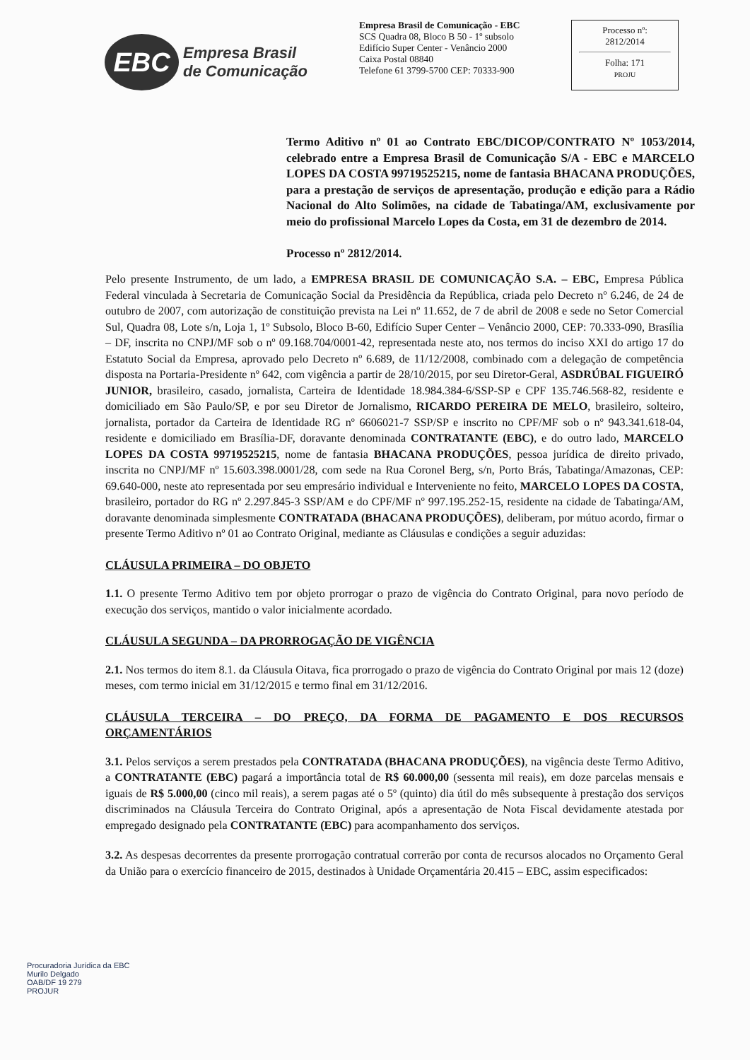EBC
Empresa Brasil
de Comunicação
Empresa Brasil de Comunicação - EBC
SCS Quadra 08, Bloco B 50 - 1º subsolo
Edifício Super Center - Venâncio 2000
Caixa Postal 08840
Telefone 61 3799-5700 CEP: 70333-900
Processo nº:
2812/2014
Folha: 171
PROJU
Termo Aditivo nº 01 ao Contrato EBC/DICOP/CONTRATO Nº 1053/2014, celebrado entre a Empresa Brasil de Comunicação S/A - EBC e MARCELO LOPES DA COSTA 99719525215, nome de fantasia BHACANA PRODUÇÕES, para a prestação de serviços de apresentação, produção e edição para a Rádio Nacional do Alto Solimões, na cidade de Tabatinga/AM, exclusivamente por meio do profissional Marcelo Lopes da Costa, em 31 de dezembro de 2014.
Processo nº 2812/2014.
Pelo presente Instrumento, de um lado, a EMPRESA BRASIL DE COMUNICAÇÃO S.A. – EBC, Empresa Pública Federal vinculada à Secretaria de Comunicação Social da Presidência da República, criada pelo Decreto nº 6.246, de 24 de outubro de 2007, com autorização de constituição prevista na Lei nº 11.652, de 7 de abril de 2008 e sede no Setor Comercial Sul, Quadra 08, Lote s/n, Loja 1, 1º Subsolo, Bloco B-60, Edifício Super Center – Venâncio 2000, CEP: 70.333-090, Brasília – DF, inscrita no CNPJ/MF sob o nº 09.168.704/0001-42, representada neste ato, nos termos do inciso XXI do artigo 17 do Estatuto Social da Empresa, aprovado pelo Decreto nº 6.689, de 11/12/2008, combinado com a delegação de competência disposta na Portaria-Presidente nº 642, com vigência a partir de 28/10/2015, por seu Diretor-Geral, ASDRÚBAL FIGUEIRÓ JUNIOR, brasileiro, casado, jornalista, Carteira de Identidade 18.984.384-6/SSP-SP e CPF 135.746.568-82, residente e domiciliado em São Paulo/SP, e por seu Diretor de Jornalismo, RICARDO PEREIRA DE MELO, brasileiro, solteiro, jornalista, portador da Carteira de Identidade RG nº 6606021-7 SSP/SP e inscrito no CPF/MF sob o nº 943.341.618-04, residente e domiciliado em Brasília-DF, doravante denominada CONTRATANTE (EBC), e do outro lado, MARCELO LOPES DA COSTA 99719525215, nome de fantasia BHACANA PRODUÇÕES, pessoa jurídica de direito privado, inscrita no CNPJ/MF nº 15.603.398.0001/28, com sede na Rua Coronel Berg, s/n, Porto Brás, Tabatinga/Amazonas, CEP: 69.640-000, neste ato representada por seu empresário individual e Interveniente no feito, MARCELO LOPES DA COSTA, brasileiro, portador do RG nº 2.297.845-3 SSP/AM e do CPF/MF nº 997.195.252-15, residente na cidade de Tabatinga/AM, doravante denominada simplesmente CONTRATADA (BHACANA PRODUÇÕES), deliberam, por mútuo acordo, firmar o presente Termo Aditivo nº 01 ao Contrato Original, mediante as Cláusulas e condições a seguir aduzidas:
CLÁUSULA PRIMEIRA – DO OBJETO
1.1. O presente Termo Aditivo tem por objeto prorrogar o prazo de vigência do Contrato Original, para novo período de execução dos serviços, mantido o valor inicialmente acordado.
CLÁUSULA SEGUNDA – DA PRORROGAÇÃO DE VIGÊNCIA
2.1. Nos termos do item 8.1. da Cláusula Oitava, fica prorrogado o prazo de vigência do Contrato Original por mais 12 (doze) meses, com termo inicial em 31/12/2015 e termo final em 31/12/2016.
CLÁUSULA TERCEIRA – DO PREÇO, DA FORMA DE PAGAMENTO E DOS RECURSOS ORÇAMENTÁRIOS
3.1. Pelos serviços a serem prestados pela CONTRATADA (BHACANA PRODUÇÕES), na vigência deste Termo Aditivo, a CONTRATANTE (EBC) pagará a importância total de R$ 60.000,00 (sessenta mil reais), em doze parcelas mensais e iguais de R$ 5.000,00 (cinco mil reais), a serem pagas até o 5º (quinto) dia útil do mês subsequente à prestação dos serviços discriminados na Cláusula Terceira do Contrato Original, após a apresentação de Nota Fiscal devidamente atestada por empregado designado pela CONTRATANTE (EBC) para acompanhamento dos serviços.
3.2. As despesas decorrentes da presente prorrogação contratual correrão por conta de recursos alocados no Orçamento Geral da União para o exercício financeiro de 2015, destinados à Unidade Orçamentária 20.415 – EBC, assim especificados:
Procuradoria Jurídica da EBC
Murilo Delgado
OAB/DF 19 279
PROJUR